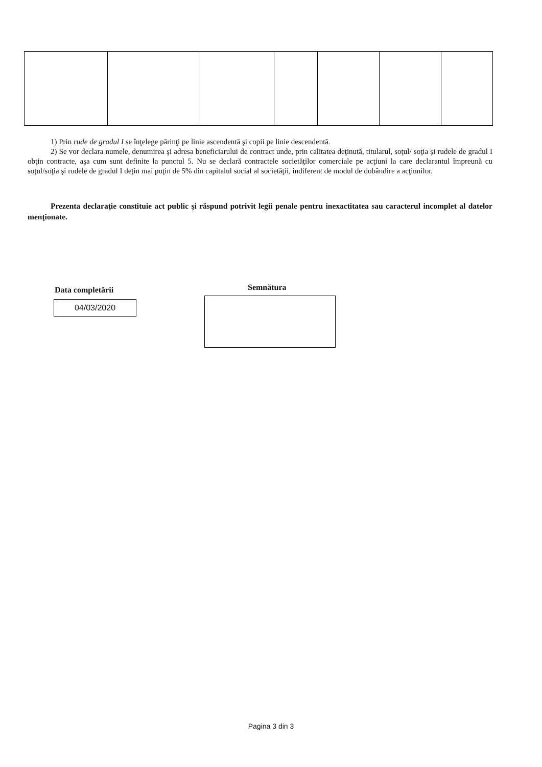1) Prin rude de gradul I se înţelege părinţi pe linie ascendentă şi copii pe linie descendentă.
2) Se vor declara numele, denumirea şi adresa beneficiarului de contract unde, prin calitatea deţinută, titularul, soţul/ soţia şi rudele de gradul I obţin contracte, aşa cum sunt definite la punctul 5. Nu se declară contractele societăţilor comerciale pe acţiuni la care declarantul împreună cu soţul/soţia şi rudele de gradul I deţin mai puţin de 5% din capitalul social al societăţii, indiferent de modul de dobândire a acţiunilor.
Prezenta declaraţie constituie act public şi răspund potrivit legii penale pentru inexactitatea sau caracterul incomplet al datelor menţionate.
Data completării
04/03/2020
Semnătura
Pagina 3 din 3